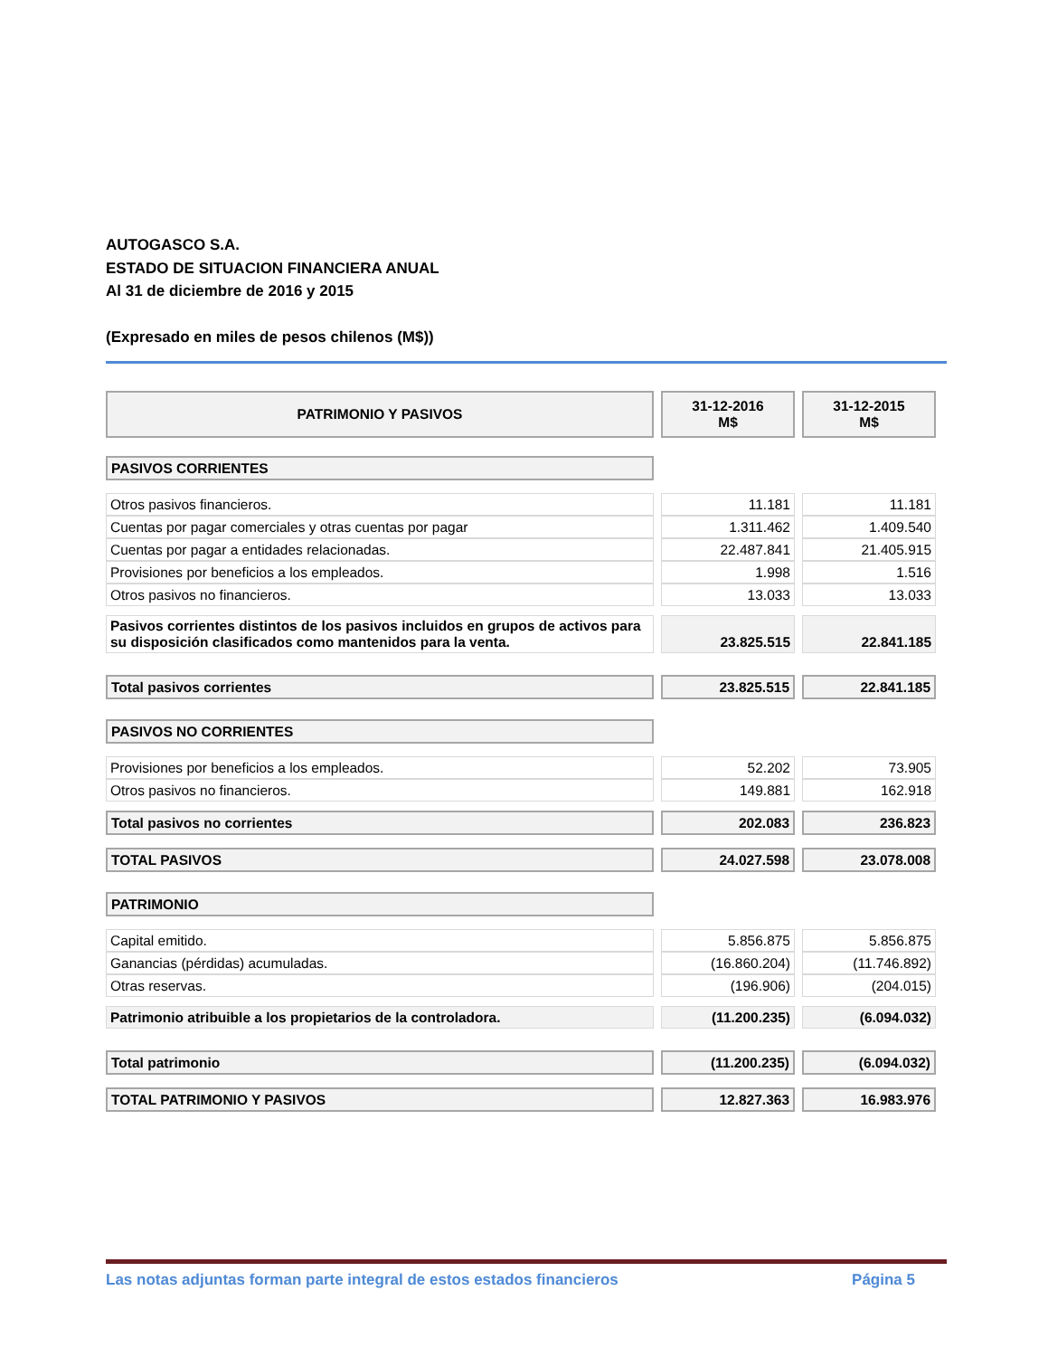AUTOGASCO S.A.
ESTADO DE SITUACION FINANCIERA ANUAL
Al 31 de diciembre de 2016 y 2015
(Expresado en miles de pesos chilenos (M$))
| PATRIMONIO Y PASIVOS | 31-12-2016 M$ | 31-12-2015 M$ |
| PASIVOS CORRIENTES | | |
| Otros pasivos financieros. | 11.181 | 11.181 |
| Cuentas por pagar comerciales y otras cuentas por pagar | 1.311.462 | 1.409.540 |
| Cuentas por pagar a entidades relacionadas. | 22.487.841 | 21.405.915 |
| Provisiones por beneficios a los empleados. | 1.998 | 1.516 |
| Otros pasivos no financieros. | 13.033 | 13.033 |
| Pasivos corrientes distintos de los pasivos incluidos en grupos de activos para su disposición clasificados como mantenidos para la venta. | 23.825.515 | 22.841.185 |
| Total pasivos corrientes | 23.825.515 | 22.841.185 |
| PASIVOS NO CORRIENTES | | |
| Provisiones por beneficios a los empleados. | 52.202 | 73.905 |
| Otros pasivos no financieros. | 149.881 | 162.918 |
| Total pasivos no corrientes | 202.083 | 236.823 |
| TOTAL PASIVOS | 24.027.598 | 23.078.008 |
| PATRIMONIO | | |
| Capital emitido. | 5.856.875 | 5.856.875 |
| Ganancias (pérdidas) acumuladas. | (16.860.204) | (11.746.892) |
| Otras reservas. | (196.906) | (204.015) |
| Patrimonio atribuible a los propietarios de la controladora. | (11.200.235) | (6.094.032) |
| Total patrimonio | (11.200.235) | (6.094.032) |
| TOTAL PATRIMONIO Y PASIVOS | 12.827.363 | 16.983.976 |
Las notas adjuntas forman parte integral de estos estados financieros Página 5